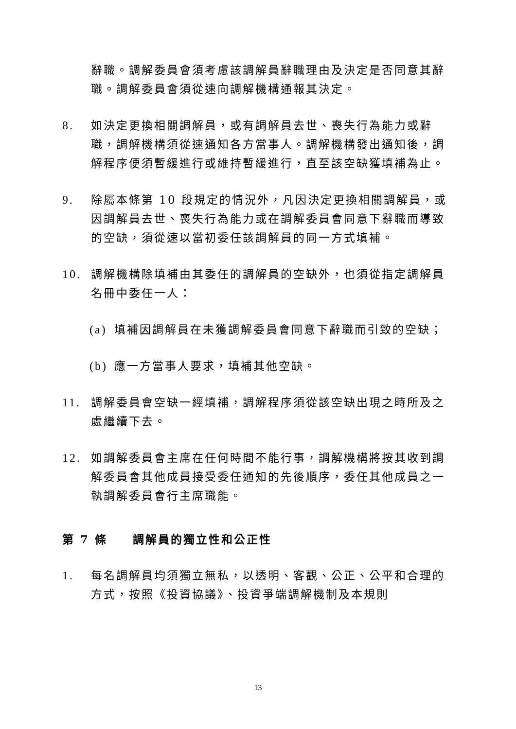辭職。調解委員會須考慮該調解員辭職理由及決定是否同意其辭職。調解委員會須從速向調解機構通報其決定。
8. 如決定更換相關調解員，或有調解員去世、喪失行為能力或辭職，調解機構須從速通知各方當事人。調解機構發出通知後，調解程序便須暫緩進行或維持暫緩進行，直至該空缺獲填補為止。
9. 除屬本條第 10 段規定的情況外，凡因決定更換相關調解員，或因調解員去世、喪失行為能力或在調解委員會同意下辭職而導致的空缺，須從速以當初委任該調解員的同一方式填補。
10. 調解機構除填補由其委任的調解員的空缺外，也須從指定調解員名冊中委任一人：
(a)
填補因調解員在未獲調解委員會同意下辭職而引致的空缺；
(b)
應一方當事人要求，填補其他空缺。
11. 調解委員會空缺一經填補，調解程序須從該空缺出現之時所及之處繼續下去。
12. 如調解委員會主席在任何時間不能行事，調解機構將按其收到調解委員會其他成員接受委任通知的先後順序，委任其他成員之一執調解委員會行主席職能。
第 7 條　　調解員的獨立性和公正性
1. 每名調解員均須獨立無私，以透明、客觀、公正、公平和合理的方式，按照《投資協議》、投資爭端調解機制及本規則
13